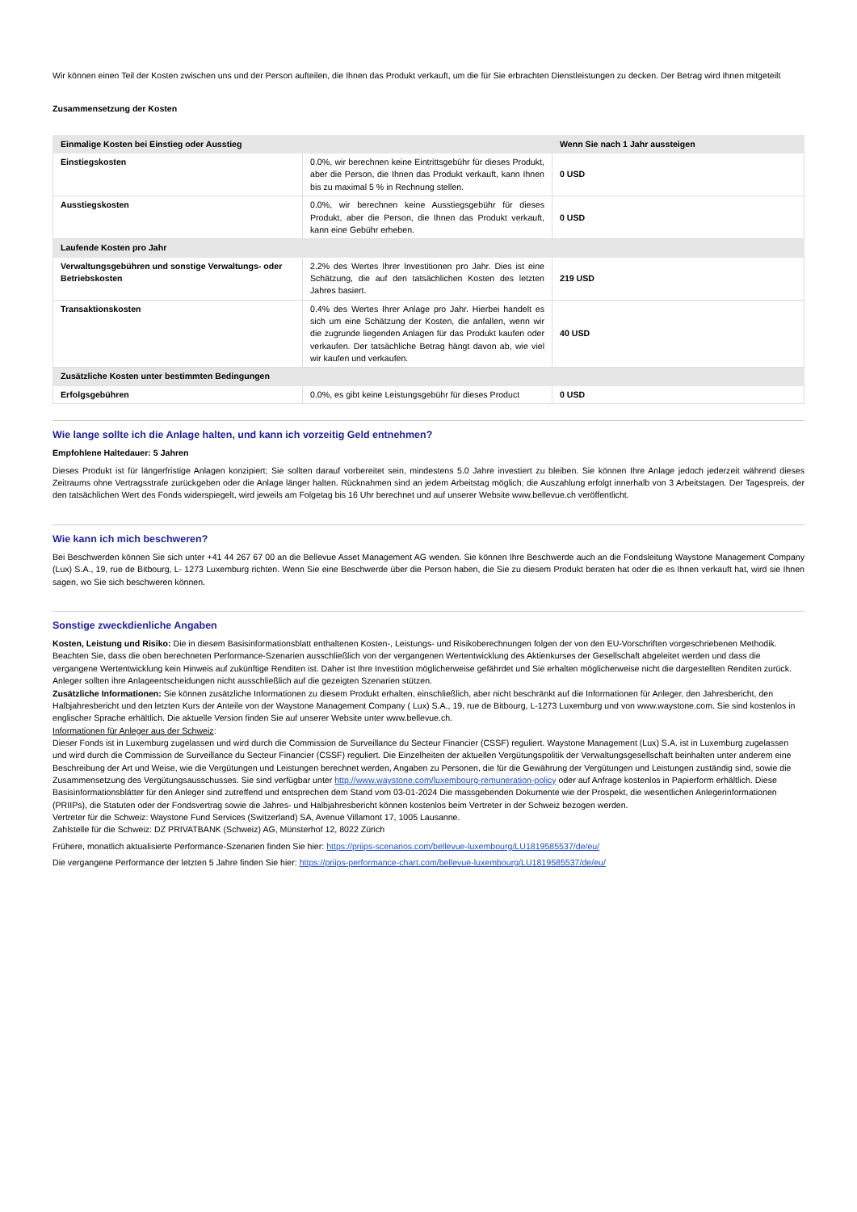Wir können einen Teil der Kosten zwischen uns und der Person aufteilen, die Ihnen das Produkt verkauft, um die für Sie erbrachten Dienstleistungen zu decken. Der Betrag wird Ihnen mitgeteilt
Zusammensetzung der Kosten
| Einmalige Kosten bei Einstieg oder Ausstieg | | Wenn Sie nach 1 Jahr aussteigen |
| --- | --- | --- |
| Einstiegskosten | 0.0%, wir berechnen keine Eintrittsgebühr für dieses Produkt, aber die Person, die Ihnen das Produkt verkauft, kann Ihnen bis zu maximal 5 % in Rechnung stellen. | 0 USD |
| Ausstiegskosten | 0.0%, wir berechnen keine Ausstiegsgebühr für dieses Produkt, aber die Person, die Ihnen das Produkt verkauft, kann eine Gebühr erheben. | 0 USD |
| Laufende Kosten pro Jahr | | |
| Verwaltungsgebühren und sonstige Verwaltungs- oder Betriebskosten | 2.2% des Wertes Ihrer Investitionen pro Jahr. Dies ist eine Schätzung, die auf den tatsächlichen Kosten des letzten Jahres basiert. | 219 USD |
| Transaktionskosten | 0.4% des Wertes Ihrer Anlage pro Jahr. Hierbei handelt es sich um eine Schätzung der Kosten, die anfallen, wenn wir die zugrunde liegenden Anlagen für das Produkt kaufen oder verkaufen. Der tatsächliche Betrag hängt davon ab, wie viel wir kaufen und verkaufen. | 40 USD |
| Zusätzliche Kosten unter bestimmten Bedingungen | | |
| Erfolgsgebühren | 0.0%, es gibt keine Leistungsgebühr für dieses Product | 0 USD |
Wie lange sollte ich die Anlage halten, und kann ich vorzeitig Geld entnehmen?
Empfohlene Haltedauer: 5 Jahren
Dieses Produkt ist für längerfristige Anlagen konzipiert; Sie sollten darauf vorbereitet sein, mindestens 5.0 Jahre investiert zu bleiben. Sie können Ihre Anlage jedoch jederzeit während dieses Zeitraums ohne Vertragsstrafe zurückgeben oder die Anlage länger halten. Rücknahmen sind an jedem Arbeitstag möglich; die Auszahlung erfolgt innerhalb von 3 Arbeitstagen. Der Tagespreis, der den tatsächlichen Wert des Fonds widerspiegelt, wird jeweils am Folgetag bis 16 Uhr berechnet und auf unserer Website www.bellevue.ch veröffentlicht.
Wie kann ich mich beschweren?
Bei Beschwerden können Sie sich unter +41 44 267 67 00 an die Bellevue Asset Management AG wenden. Sie können Ihre Beschwerde auch an die Fondsleitung Waystone Management Company (Lux) S.A., 19, rue de Bitbourg, L- 1273 Luxemburg richten. Wenn Sie eine Beschwerde über die Person haben, die Sie zu diesem Produkt beraten hat oder die es Ihnen verkauft hat, wird sie Ihnen sagen, wo Sie sich beschweren können.
Sonstige zweckdienliche Angaben
Kosten, Leistung und Risiko: Die in diesem Basisinformationsblatt enthaltenen Kosten-, Leistungs- und Risikoberechnungen folgen der von den EU-Vorschriften vorgeschriebenen Methodik. Beachten Sie, dass die oben berechneten Performance-Szenarien ausschließlich von der vergangenen Wertentwicklung des Aktienkurses der Gesellschaft abgeleitet werden und dass die vergangene Wertentwicklung kein Hinweis auf zukünftige Renditen ist. Daher ist Ihre Investition möglicherweise gefährdet und Sie erhalten möglicherweise nicht die dargestellten Renditen zurück.
Anleger sollten ihre Anlageentscheidungen nicht ausschließlich auf die gezeigten Szenarien stützen.
Zusätzliche Informationen: Sie können zusätzliche Informationen zu diesem Produkt erhalten, einschließlich, aber nicht beschränkt auf die Informationen für Anleger, den Jahresbericht, den Halbjahresbericht und den letzten Kurs der Anteile von der Waystone Management Company ( Lux) S.A., 19, rue de Bitbourg, L-1273 Luxemburg und von www.waystone.com. Sie sind kostenlos in englischer Sprache erhältlich. Die aktuelle Version finden Sie auf unserer Website unter www.bellevue.ch.
Informationen für Anleger aus der Schweiz:
Dieser Fonds ist in Luxemburg zugelassen und wird durch die Commission de Surveillance du Secteur Financier (CSSF) reguliert. Waystone Management (Lux) S.A. ist in Luxemburg zugelassen und wird durch die Commission de Surveillance du Secteur Financier (CSSF) reguliert. Die Einzelheiten der aktuellen Vergütungspolitik der Verwaltungsgesellschaft beinhalten unter anderem eine Beschreibung der Art und Weise, wie die Vergütungen und Leistungen berechnet werden, Angaben zu Personen, die für die Gewährung der Vergütungen und Leistungen zuständig sind, sowie die Zusammensetzung des Vergütungsausschusses. Sie sind verfügbar unter http://www.waystone.com/luxembourg-remuneration-policy oder auf Anfrage kostenlos in Papierform erhältlich. Diese Basisinformationsblätter für den Anleger sind zutreffend und entsprechen dem Stand vom 03-01-2024 Die massgebenden Dokumente wie der Prospekt, die wesentlichen Anlegerinformationen (PRIIPs), die Statuten oder der Fondsvertrag sowie die Jahres- und Halbjahresbericht können kostenlos beim Vertreter in der Schweiz bezogen werden.
Vertreter für die Schweiz: Waystone Fund Services (Switzerland) SA, Avenue Villamont 17, 1005 Lausanne.
Zahlstelle für die Schweiz: DZ PRIVATBANK (Schweiz) AG, Münsterhof 12, 8022 Zürich
Frühere, monatlich aktualisierte Performance-Szenarien finden Sie hier: https://priips-scenarios.com/bellevue-luxembourg/LU1819585537/de/eu/
Die vergangene Performance der letzten 5 Jahre finden Sie hier: https://priips-performance-chart.com/bellevue-luxembourg/LU1819585537/de/eu/